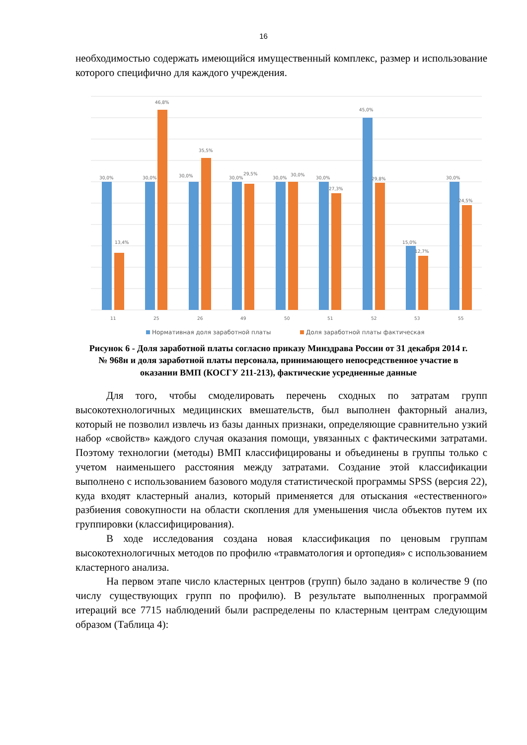16
необходимостью содержать имеющийся имущественный комплекс, размер и использование которого специфично для каждого учреждения.
30,0%
13,4%
30,0%
46,8%
30,0%
35,5%
30,0%
29,5%
30,0%
30,0%
30,0%
27,3%
45,0%
29,8%
15,0%
12,7%
30,0%
24,5%
11
25
26
49
50
51
52
53
55
Нормативная доля заработной платы
Доля заработной платы фактическая
Рисунок 6 - Доля заработной платы согласно приказу Минздрава России от 31 декабря 2014 г. № 968н и доля заработной платы персонала, принимающего непосредственное участие в оказании ВМП (КОСГУ 211-213), фактические усредненные данные
Для того, чтобы смоделировать перечень сходных по затратам групп высокотехнологичных медицинских вмешательств, был выполнен факторный анализ, который не позволил извлечь из базы данных признаки, определяющие сравнительно узкий набор «свойств» каждого случая оказания помощи, увязанных с фактическими затратами. Поэтому технологии (методы) ВМП классифицированы и объединены в группы только с учетом наименьшего расстояния между затратами. Создание этой классификации выполнено с использованием базового модуля статистической программы SPSS (версия 22), куда входят кластерный анализ, который применяется для отыскания «естественного» разбиения совокупности на области скопления для уменьшения числа объектов путем их группировки (классифицирования).
В ходе исследования создана новая классификация по ценовым группам высокотехнологичных методов по профилю «травматология и ортопедия» с использованием кластерного анализа.
На первом этапе число кластерных центров (групп) было задано в количестве 9 (по числу существующих групп по профилю). В результате выполненных программой итераций все 7715 наблюдений были распределены по кластерным центрам следующим образом (Таблица 4):